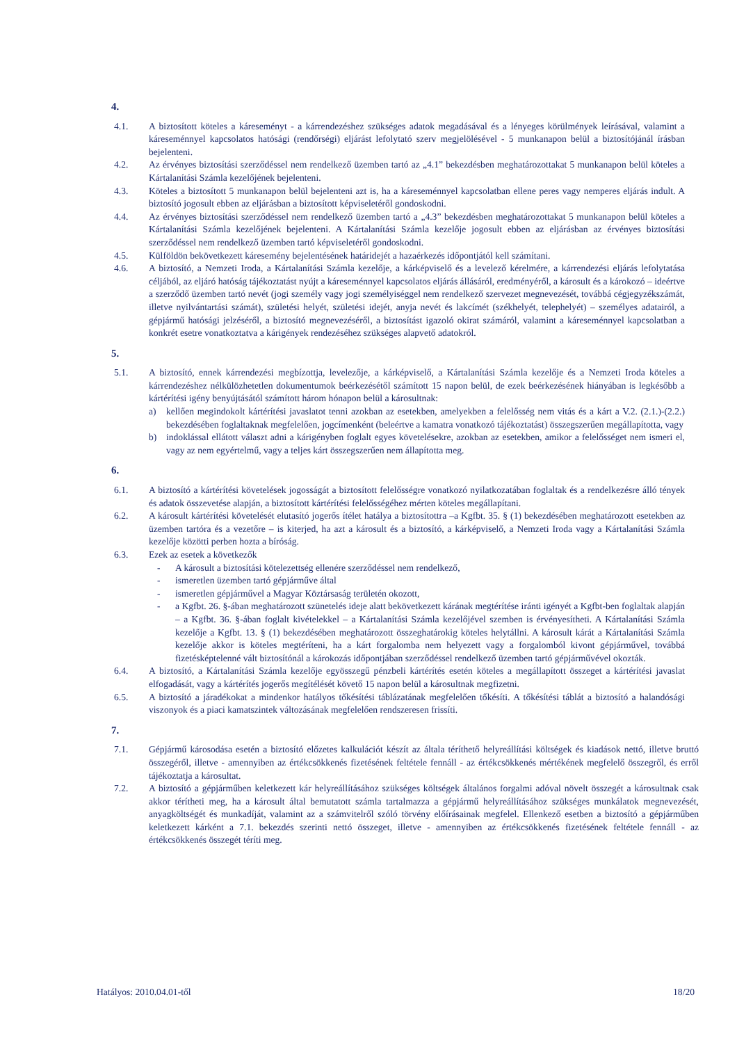4.
4.1. A biztosított köteles a káreseményt - a kárrendezéshez szükséges adatok megadásával és a lényeges körülmények leírásával, valamint a káreseménnyel kapcsolatos hatósági (rendőrségi) eljárást lefolytató szerv megjelölésével - 5 munkanapon belül a biztosítójánál írásban bejelenteni.
4.2. Az érvényes biztosítási szerződéssel nem rendelkező üzemben tartó az „4.1” bekezdésben meghatározottakat 5 munkanapon belül köteles a Kártalanítási Számla kezelőjének bejelenteni.
4.3. Köteles a biztosított 5 munkanapon belül bejelenteni azt is, ha a káreseménnyel kapcsolatban ellene peres vagy nemperes eljárás indult. A biztosító jogosult ebben az eljárásban a biztosított képviseletéről gondoskodni.
4.4. Az érvényes biztosítási szerződéssel nem rendelkező üzemben tartó a „4.3” bekezdésben meghatározottakat 5 munkanapon belül köteles a Kártalanítási Számla kezelőjének bejelenteni. A Kártalanítási Számla kezelője jogosult ebben az eljárásban az érvényes biztosítási szerződéssel nem rendelkező üzemben tartó képviseletéről gondoskodni.
4.5. Külföldön bekövetkezett káresemény bejelentésének határidejét a hazaérkezés időpontjától kell számítani.
4.6. A biztosító, a Nemzeti Iroda, a Kártalanítási Számla kezelője, a kárképviselő és a levelező kérelmére, a kárrendezési eljárás lefolytatása céljából, az eljáró hatóság tájékoztatást nyújt a káreseménnyel kapcsolatos eljárás állásáról, eredményéről, a károsult és a károkozó – ideértve a szerződő üzemben tartó nevét (jogi személy vagy jogi személyiséggel nem rendelkező szervezet megnevezését, továbbá cégjegyzékszámát, illetve nyilvántartási számát), születési helyét, születési idejét, anyja nevét és lakcímét (székhelyét, telephelyét) – személyes adatairól, a gépjármű hatósági jelzéséről, a biztosító megnevezéséről, a biztosítást igazoló okirat számáról, valamint a káreseménnyel kapcsolatban a konkrét esetre vonatkoztatva a kárigények rendezéséhez szükséges alapvető adatokról.
5.
5.1. A biztosító, ennek kárrendezési megbízottja, levelezője, a kárképviselő, a Kártalanítási Számla kezelője és a Nemzeti Iroda köteles a kárrendezéshez nélkülözhetetlen dokumentumok beérkezésétől számított 15 napon belül, de ezek beérkezésének hiányában is legkésőbb a kártérítési igény benyújtásától számított három hónapon belül a károsultnak:
a) kellően megindokolt kártérítési javaslatot tenni azokban az esetekben, amelyekben a felelősség nem vitás és a kárt a V.2. (2.1.)-(2.2.) bekezdésében foglaltaknak megfelelően, jogcímenként (beleértve a kamatra vonatkozó tájékoztatást) összegszerűen megállapította, vagy
b) indoklással ellátott választ adni a kárigényben foglalt egyes követelésekre, azokban az esetekben, amikor a felelősséget nem ismeri el, vagy az nem egyértelmű, vagy a teljes kárt összegszerűen nem állapította meg.
6.
6.1. A biztosító a kártérítési követelések jogosságát a biztosított felelősségre vonatkozó nyilatkozatában foglaltak és a rendelkezésre álló tények és adatok összevetése alapján, a biztosított kártérítési felelősségéhez mérten köteles megállapítani.
6.2. A károsult kártérítési követelését elutasító jogerős ítélet hatálya a biztosítottra –a Kgfbt. 35. § (1) bekezdésében meghatározott esetekben az üzemben tartóra és a vezetőre – is kiterjed, ha azt a károsult és a biztosító, a kárképviselő, a Nemzeti Iroda vagy a Kártalanítási Számla kezelője közötti perben hozta a bíróság.
6.3. Ezek az esetek a következők
- A károsult a biztosítási kötelezettség ellenére szerződéssel nem rendelkező,
- ismeretlen üzemben tartó gépjárműve által
- ismeretlen gépjárművel a Magyar Köztársaság területén okozott,
- a Kgfbt. 26. §-ában meghatározott szünetelés ideje alatt bekövetkezett kárának megtérítése iránti igényét a Kgfbt-ben foglaltak alapján – a Kgfbt. 36. §-ában foglalt kivételekkel – a Kártalanítási Számla kezelőjével szemben is érvényesítheti. A Kártalanítási Számla kezelője a Kgfbt. 13. § (1) bekezdésében meghatározott összeghatárokig köteles helytállni. A károsult kárát a Kártalanítási Számla kezelője akkor is köteles megtéríteni, ha a kárt forgalomba nem helyezett vagy a forgalomból kivont gépjárművel, továbbá fizetésképtelenné vált biztosítónál a károkozás időpontjában szerződéssel rendelkező üzemben tartó gépjárművével okozták.
6.4. A biztosító, a Kártalanítási Számla kezelője egyösszegű pénzbeli kártérítés esetén köteles a megállapított összeget a kártérítési javaslat elfogadását, vagy a kártérítés jogerős megítélését követő 15 napon belül a károsultnak megfizetni.
6.5. A biztosító a járadékokat a mindenkor hatályos tőkésítési táblázatának megfelelően tőkésíti. A tőkésítési táblát a biztosító a halandósági viszonyok és a piaci kamatszintek változásának megfelelően rendszeresen frissíti.
7.
7.1. Gépjármű károsodása esetén a biztosító előzetes kalkulációt készít az általa téríthető helyreállítási költségek és kiadások nettó, illetve bruttó összegéről, illetve - amennyiben az értékcsökkenés fizetésének feltétele fennáll - az értékcsökkenés mértékének megfelelő összegről, és erről tájékoztatja a károsultat.
7.2. A biztosító a gépjárműben keletkezett kár helyreállításához szükséges költségek általános forgalmi adóval növelt összegét a károsultnak csak akkor térítheti meg, ha a károsult által bemutatott számla tartalmazza a gépjármű helyreállításához szükséges munkálatok megnevezését, anyagköltségét és munkadíját, valamint az a számvitelről szóló törvény előírásainak megfelel. Ellenkező esetben a biztosító a gépjárműben keletkezett kárként a 7.1. bekezdés szerinti nettó összeget, illetve - amennyiben az értékcsökkenés fizetésének feltétele fennáll - az értékcsökkenés összegét téríti meg.
Hatályos: 2010.04.01-től 18/20